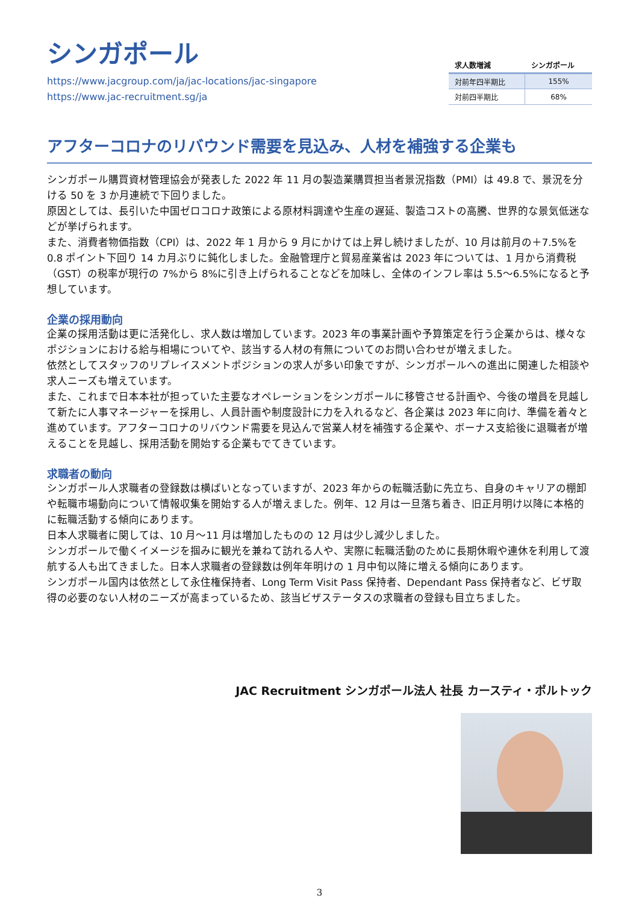シンガポール
https://www.jacgroup.com/ja/jac-locations/jac-singapore
https://www.jac-recruitment.sg/ja
| 求人数増減 | シンガポール |
| --- | --- |
| 対前年四半期比 | 155% |
| 対前四半期比 | 68% |
アフターコロナのリバウンド需要を見込み、人材を補強する企業も
シンガポール購買資材管理協会が発表した 2022 年 11 月の製造業購買担当者景況指数（PMI）は 49.8 で、景況を分ける 50 を 3 か月連続で下回りました。
原因としては、長引いた中国ゼロコロナ政策による原材料調達や生産の遅延、製造コストの高騰、世界的な景気低迷などが挙げられます。
また、消費者物価指数（CPI）は、2022 年 1 月から 9 月にかけては上昇し続けましたが、10 月は前月の＋7.5%を 0.8 ポイント下回り 14 カ月ぶりに鈍化しました。金融管理庁と貿易産業省は 2023 年については、1 月から消費税（GST）の税率が現行の 7%から 8%に引き上げられることなどを加味し、全体のインフレ率は 5.5～6.5%になると予想しています。
企業の採用動向
企業の採用活動は更に活発化し、求人数は増加しています。2023 年の事業計画や予算策定を行う企業からは、様々なポジションにおける給与相場についてや、該当する人材の有無についてのお問い合わせが増えました。
依然としてスタッフのリプレイスメントポジションの求人が多い印象ですが、シンガポールへの進出に関連した相談や求人ニーズも増えています。
また、これまで日本本社が担っていた主要なオペレーションをシンガポールに移管させる計画や、今後の増員を見越して新たに人事マネージャーを採用し、人員計画や制度設計に力を入れるなど、各企業は 2023 年に向け、準備を着々と進めています。アフターコロナのリバウンド需要を見込んで営業人材を補強する企業や、ボーナス支給後に退職者が増えることを見越し、採用活動を開始する企業もでてきています。
求職者の動向
シンガポール人求職者の登録数は横ばいとなっていますが、2023 年からの転職活動に先立ち、自身のキャリアの棚卸や転職市場動向について情報収集を開始する人が増えました。例年、12 月は一旦落ち着き、旧正月明け以降に本格的に転職活動する傾向にあります。
日本人求職者に関しては、10 月～11 月は増加したものの 12 月は少し減少しました。
シンガポールで働くイメージを掴みに観光を兼ねて訪れる人や、実際に転職活動のために長期休暇や連休を利用して渡航する人も出てきました。日本人求職者の登録数は例年年明けの 1 月中旬以降に増える傾向にあります。
シンガポール国内は依然として永住権保持者、Long Term Visit Pass 保持者、Dependant Pass 保持者など、ビザ取得の必要のない人材のニーズが高まっているため、該当ビザステータスの求職者の登録も目立ちました。
JAC Recruitment シンガポール法人 社長 カースティ・ポルトック
3